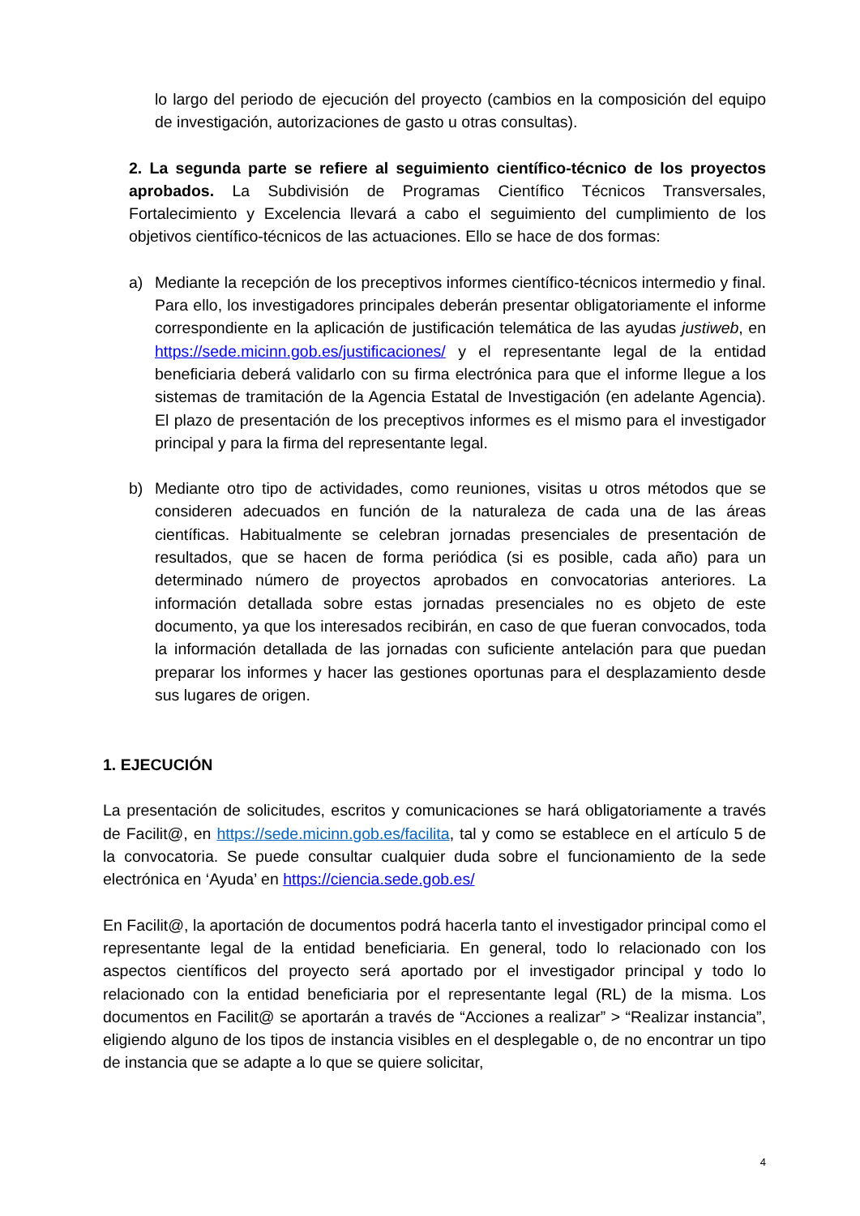lo largo del periodo de ejecución del proyecto (cambios en la composición del equipo de investigación, autorizaciones de gasto u otras consultas).
2. La segunda parte se refiere al seguimiento científico-técnico de los proyectos aprobados. La Subdivisión de Programas Científico Técnicos Transversales, Fortalecimiento y Excelencia llevará a cabo el seguimiento del cumplimiento de los objetivos científico-técnicos de las actuaciones. Ello se hace de dos formas:
a) Mediante la recepción de los preceptivos informes científico-técnicos intermedio y final. Para ello, los investigadores principales deberán presentar obligatoriamente el informe correspondiente en la aplicación de justificación telemática de las ayudas justiweb, en https://sede.micinn.gob.es/justificaciones/ y el representante legal de la entidad beneficiaria deberá validarlo con su firma electrónica para que el informe llegue a los sistemas de tramitación de la Agencia Estatal de Investigación (en adelante Agencia). El plazo de presentación de los preceptivos informes es el mismo para el investigador principal y para la firma del representante legal.
b) Mediante otro tipo de actividades, como reuniones, visitas u otros métodos que se consideren adecuados en función de la naturaleza de cada una de las áreas científicas. Habitualmente se celebran jornadas presenciales de presentación de resultados, que se hacen de forma periódica (si es posible, cada año) para un determinado número de proyectos aprobados en convocatorias anteriores. La información detallada sobre estas jornadas presenciales no es objeto de este documento, ya que los interesados recibirán, en caso de que fueran convocados, toda la información detallada de las jornadas con suficiente antelación para que puedan preparar los informes y hacer las gestiones oportunas para el desplazamiento desde sus lugares de origen.
1. EJECUCIÓN
La presentación de solicitudes, escritos y comunicaciones se hará obligatoriamente a través de Facilit@, en https://sede.micinn.gob.es/facilita, tal y como se establece en el artículo 5 de la convocatoria. Se puede consultar cualquier duda sobre el funcionamiento de la sede electrónica en ‘Ayuda’ en https://ciencia.sede.gob.es/
En Facilit@, la aportación de documentos podrá hacerla tanto el investigador principal como el representante legal de la entidad beneficiaria. En general, todo lo relacionado con los aspectos científicos del proyecto será aportado por el investigador principal y todo lo relacionado con la entidad beneficiaria por el representante legal (RL) de la misma. Los documentos en Facilit@ se aportarán a través de “Acciones a realizar” > “Realizar instancia”, eligiendo alguno de los tipos de instancia visibles en el desplegable o, de no encontrar un tipo de instancia que se adapte a lo que se quiere solicitar,
4